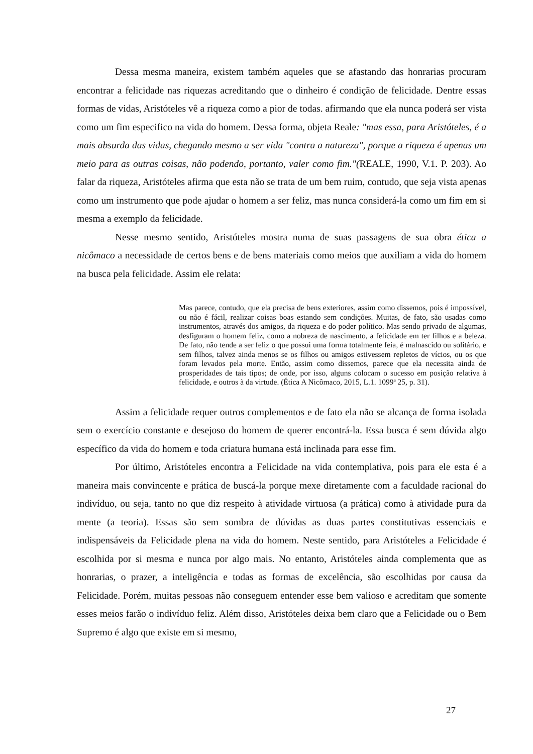Dessa mesma maneira, existem também aqueles que se afastando das honrarias procuram encontrar a felicidade nas riquezas acreditando que o dinheiro é condição de felicidade. Dentre essas formas de vidas, Aristóteles vê a riqueza como a pior de todas. afirmando que ela nunca poderá ser vista como um fim especifico na vida do homem. Dessa forma, objeta Reale: "mas essa, para Aristóteles, é a mais absurda das vidas, chegando mesmo a ser vida "contra a natureza", porque a riqueza é apenas um meio para as outras coisas, não podendo, portanto, valer como fim."(REALE, 1990, V.1. P. 203). Ao falar da riqueza, Aristóteles afirma que esta não se trata de um bem ruim, contudo, que seja vista apenas como um instrumento que pode ajudar o homem a ser feliz, mas nunca considerá-la como um fim em si mesma a exemplo da felicidade.
Nesse mesmo sentido, Aristóteles mostra numa de suas passagens de sua obra ética a nicômaco a necessidade de certos bens e de bens materiais como meios que auxiliam a vida do homem na busca pela felicidade. Assim ele relata:
Mas parece, contudo, que ela precisa de bens exteriores, assim como dissemos, pois é impossível, ou não é fácil, realizar coisas boas estando sem condições. Muitas, de fato, são usadas como instrumentos, através dos amigos, da riqueza e do poder político. Mas sendo privado de algumas, desfiguram o homem feliz, como a nobreza de nascimento, a felicidade em ter filhos e a beleza. De fato, não tende a ser feliz o que possui uma forma totalmente feia, é malnascido ou solitário, e sem filhos, talvez ainda menos se os filhos ou amigos estivessem repletos de vícios, ou os que foram levados pela morte. Então, assim como dissemos, parece que ela necessita ainda de prosperidades de tais tipos; de onde, por isso, alguns colocam o sucesso em posição relativa à felicidade, e outros à da virtude. (Ética A Nicômaco, 2015, L.1. 1099ª 25, p. 31).
Assim a felicidade requer outros complementos e de fato ela não se alcança de forma isolada sem o exercício constante e desejoso do homem de querer encontrá-la. Essa busca é sem dúvida algo específico da vida do homem e toda criatura humana está inclinada para esse fim.
Por último, Aristóteles encontra a Felicidade na vida contemplativa, pois para ele esta é a maneira mais convincente e prática de buscá-la porque mexe diretamente com a faculdade racional do indivíduo, ou seja, tanto no que diz respeito à atividade virtuosa (a prática) como à atividade pura da mente (a teoria). Essas são sem sombra de dúvidas as duas partes constitutivas essenciais e indispensáveis da Felicidade plena na vida do homem. Neste sentido, para Aristóteles a Felicidade é escolhida por si mesma e nunca por algo mais. No entanto, Aristóteles ainda complementa que as honrarias, o prazer, a inteligência e todas as formas de excelência, são escolhidas por causa da Felicidade. Porém, muitas pessoas não conseguem entender esse bem valioso e acreditam que somente esses meios farão o indivíduo feliz. Além disso, Aristóteles deixa bem claro que a Felicidade ou o Bem Supremo é algo que existe em si mesmo,
27